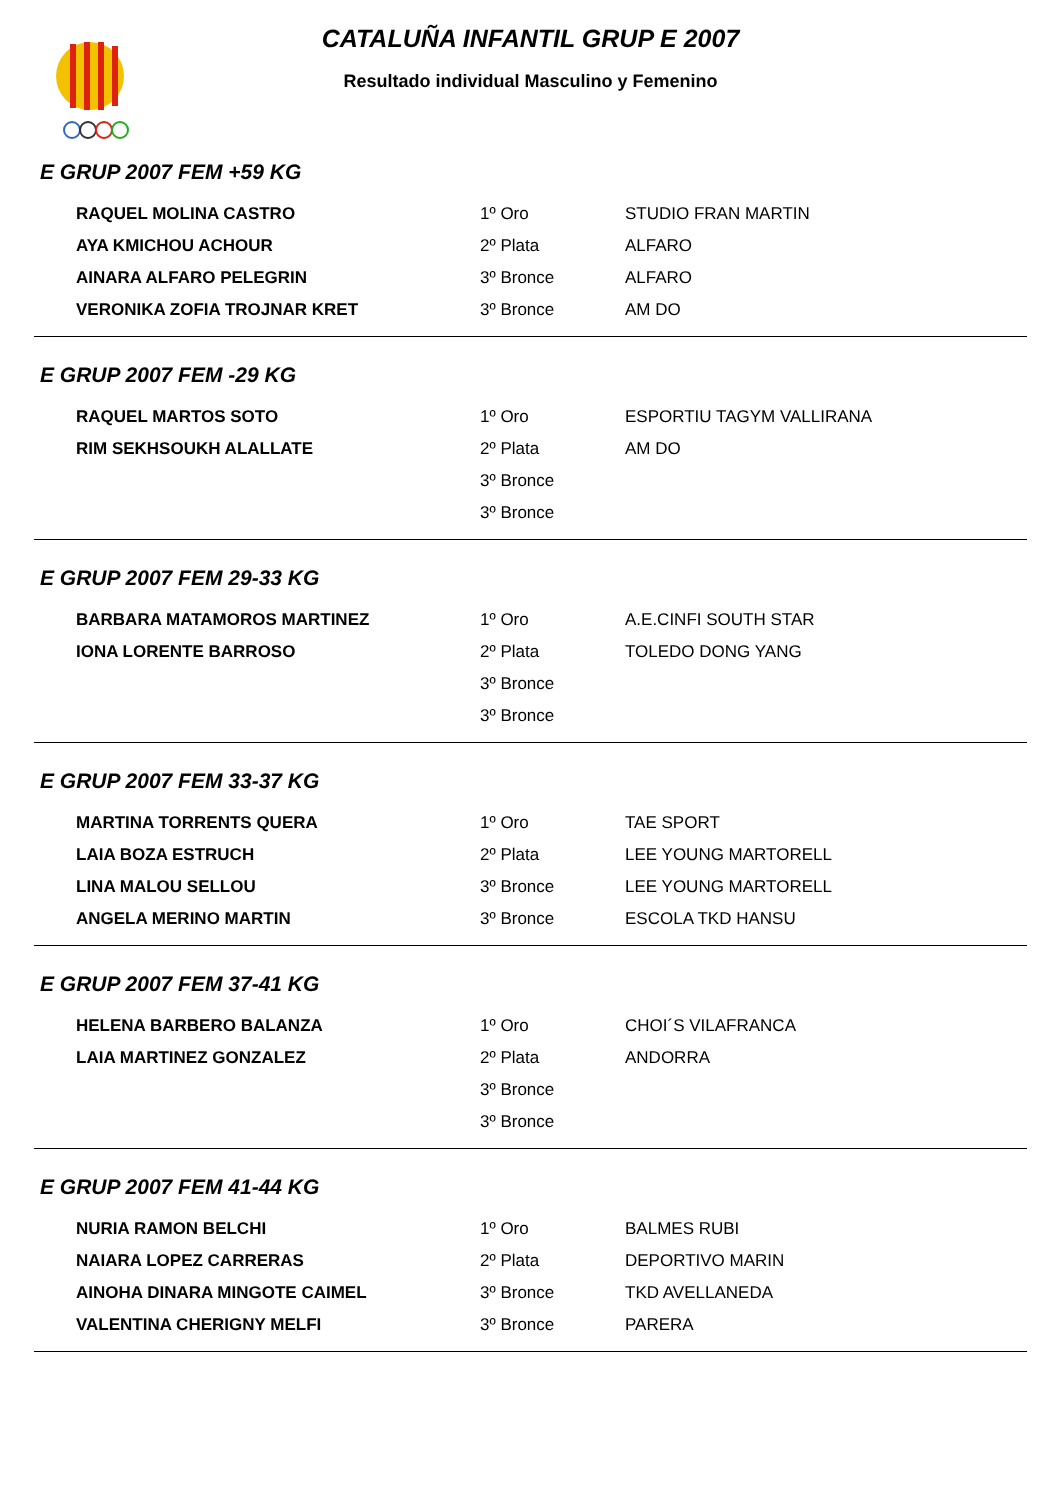CATALUÑA INFANTIL GRUP E 2007
Resultado individual Masculino y Femenino
E GRUP 2007 FEM +59 KG
| RAQUEL MOLINA CASTRO | 1º Oro | STUDIO FRAN MARTIN |
| AYA KMICHOU ACHOUR | 2º Plata | ALFARO |
| AINARA ALFARO PELEGRIN | 3º Bronce | ALFARO |
| VERONIKA ZOFIA TROJNAR KRET | 3º Bronce | AM DO |
E GRUP 2007 FEM -29 KG
| RAQUEL MARTOS SOTO | 1º Oro | ESPORTIU TAGYM VALLIRANA |
| RIM SEKHSOUKH ALALLATE | 2º Plata | AM DO |
| | 3º Bronce | |
| | 3º Bronce | |
E GRUP 2007 FEM 29-33 KG
| BARBARA MATAMOROS MARTINEZ | 1º Oro | A.E.CINFI SOUTH STAR |
| IONA LORENTE BARROSO | 2º Plata | TOLEDO DONG YANG |
| | 3º Bronce | |
| | 3º Bronce | |
E GRUP 2007 FEM 33-37 KG
| MARTINA TORRENTS QUERA | 1º Oro | TAE SPORT |
| LAIA BOZA ESTRUCH | 2º Plata | LEE YOUNG MARTORELL |
| LINA MALOU SELLOU | 3º Bronce | LEE YOUNG MARTORELL |
| ANGELA MERINO MARTIN | 3º Bronce | ESCOLA TKD HANSU |
E GRUP 2007 FEM 37-41 KG
| HELENA BARBERO BALANZA | 1º Oro | CHOI´S VILAFRANCA |
| LAIA MARTINEZ GONZALEZ | 2º Plata | ANDORRA |
| | 3º Bronce | |
| | 3º Bronce | |
E GRUP 2007 FEM 41-44 KG
| NURIA RAMON BELCHI | 1º Oro | BALMES RUBI |
| NAIARA LOPEZ CARRERAS | 2º Plata | DEPORTIVO MARIN |
| AINOHA DINARA MINGOTE CAIMEL | 3º Bronce | TKD AVELLANEDA |
| VALENTINA CHERIGNY MELFI | 3º Bronce | PARERA |